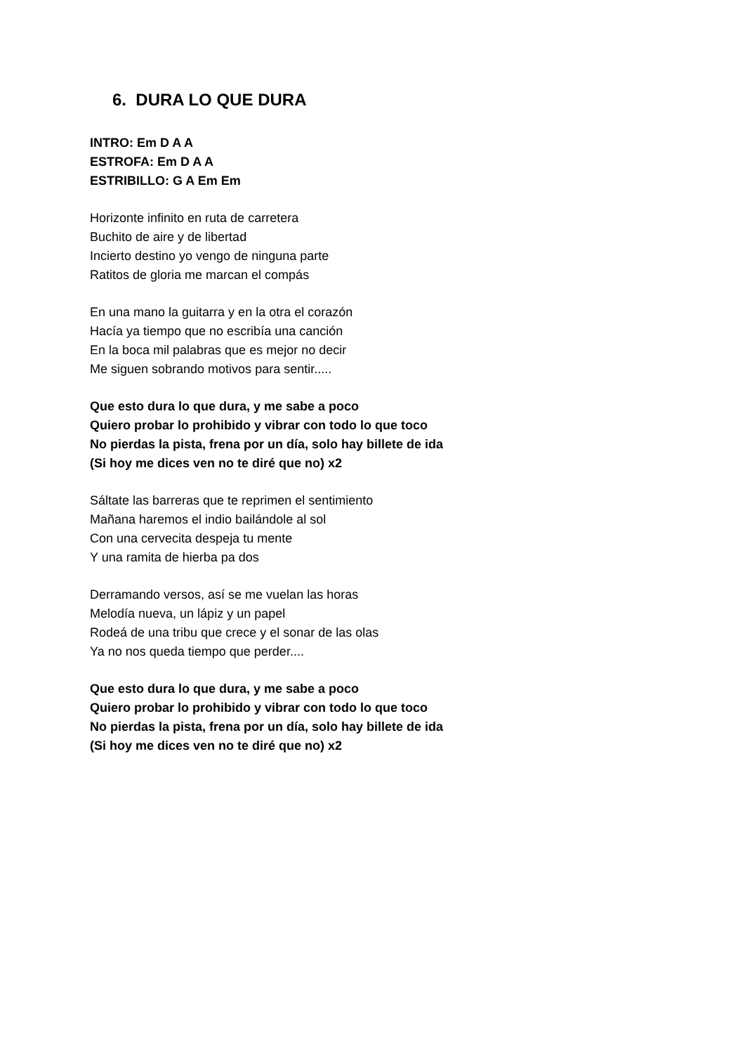6. DURA LO QUE DURA
INTRO: Em D A A
ESTROFA: Em D A A
ESTRIBILLO: G A Em Em
Horizonte infinito en ruta de carretera
Buchito de aire y de libertad
Incierto destino yo vengo de ninguna parte
Ratitos de gloria me marcan el compás
En una mano la guitarra y en la otra el corazón
Hacía ya tiempo que no escribía una canción
En la boca mil palabras que es mejor no decir
Me siguen sobrando motivos para sentir.....
Que esto dura lo que dura, y me sabe a poco
Quiero probar lo prohibido y vibrar con todo lo que toco
No pierdas la pista, frena por un día, solo hay billete de ida
(Si hoy me dices ven no te diré que no) x2
Sáltate las barreras que te reprimen el sentimiento
Mañana haremos el indio bailándole al sol
Con una cervecita despeja tu mente
Y una ramita de hierba pa dos
Derramando versos, así se me vuelan las horas
Melodía nueva, un lápiz y un papel
Rodeá de una tribu que crece y el sonar de las olas
Ya no nos queda tiempo que perder....
Que esto dura lo que dura, y me sabe a poco
Quiero probar lo prohibido y vibrar con todo lo que toco
No pierdas la pista, frena por un día, solo hay billete de ida
(Si hoy me dices ven no te diré que no) x2